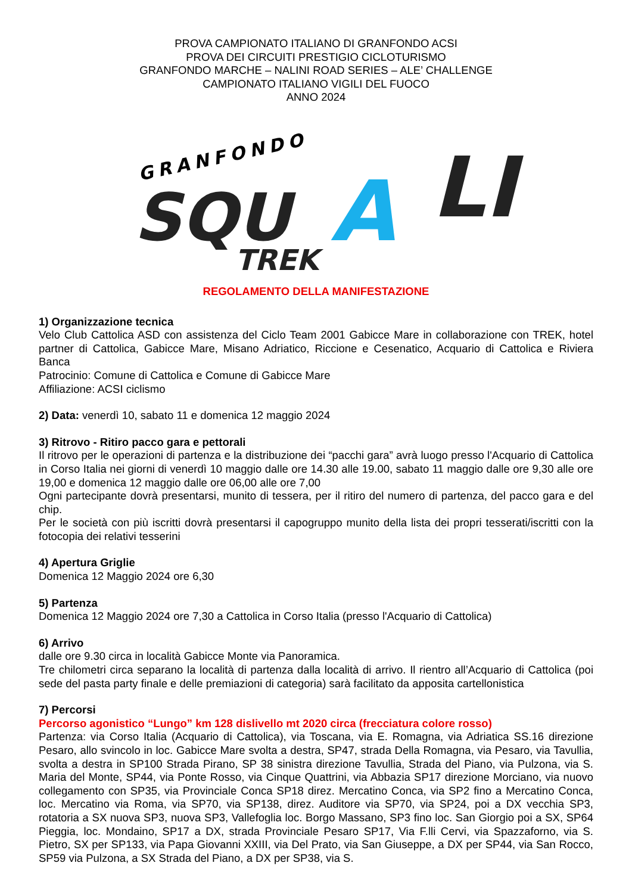PROVA CAMPIONATO ITALIANO DI GRANFONDO ACSI
PROVA DEI CIRCUITI PRESTIGIO CICLOTURISMO
GRANFONDO MARCHE – NALINI ROAD SERIES – ALE’ CHALLENGE
CAMPIONATO ITALIANO VIGILI DEL FUOCO
ANNO 2024
GRANFONDO
SQU
A
LI
TREK
REGOLAMENTO DELLA MANIFESTAZIONE
1) Organizzazione tecnica
Velo Club Cattolica ASD con assistenza del Ciclo Team 2001 Gabicce Mare in collaborazione con TREK, hotel partner di Cattolica, Gabicce Mare, Misano Adriatico, Riccione e Cesenatico, Acquario di Cattolica e Riviera Banca
Patrocinio: Comune di Cattolica e Comune di Gabicce Mare
Affiliazione: ACSI ciclismo
2) Data: venerdì 10, sabato 11 e domenica 12 maggio 2024
3) Ritrovo - Ritiro pacco gara e pettorali
Il ritrovo per le operazioni di partenza e la distribuzione dei “pacchi gara” avrà luogo presso l'Acquario di Cattolica in Corso Italia nei giorni di venerdì 10 maggio dalle ore 14.30 alle 19.00, sabato 11 maggio dalle ore 9,30 alle ore 19,00 e domenica 12 maggio dalle ore 06,00 alle ore 7,00
Ogni partecipante dovrà presentarsi, munito di tessera, per il ritiro del numero di partenza, del pacco gara e del chip.
Per le società con più iscritti dovrà presentarsi il capogruppo munito della lista dei propri tesserati/iscritti con la fotocopia dei relativi tesserini
4) Apertura Griglie
Domenica 12 Maggio 2024 ore 6,30
5) Partenza
Domenica 12 Maggio 2024 ore 7,30 a Cattolica in Corso Italia (presso l'Acquario di Cattolica)
6) Arrivo
dalle ore 9.30 circa in località Gabicce Monte via Panoramica.
Tre chilometri circa separano la località di partenza dalla località di arrivo. Il rientro all’Acquario di Cattolica (poi sede del pasta party finale e delle premiazioni di categoria) sarà facilitato da apposita cartellonistica
7) Percorsi
Percorso agonistico “Lungo” km 128 dislivello mt 2020 circa (frecciatura colore rosso)
Partenza: via Corso Italia (Acquario di Cattolica), via Toscana, via E. Romagna, via Adriatica SS.16 direzione Pesaro, allo svincolo in loc. Gabicce Mare svolta a destra, SP47, strada Della Romagna, via Pesaro, via Tavullia, svolta a destra in SP100 Strada Pirano, SP 38 sinistra direzione Tavullia, Strada del Piano, via Pulzona, via S. Maria del Monte, SP44, via Ponte Rosso, via Cinque Quattrini, via Abbazia SP17 direzione Morciano, via nuovo collegamento con SP35, via Provinciale Conca SP18 direz. Mercatino Conca, via SP2 fino a Mercatino Conca, loc. Mercatino via Roma, via SP70, via SP138, direz. Auditore via SP70, via SP24, poi a DX vecchia SP3, rotatoria a SX nuova SP3, nuova SP3, Vallefoglia loc. Borgo Massano, SP3 fino loc. San Giorgio poi a SX, SP64 Pieggia, loc. Mondaino, SP17 a DX, strada Provinciale Pesaro SP17, Via F.lli Cervi, via Spazzaforno, via S. Pietro, SX per SP133, via Papa Giovanni XXIII, via Del Prato, via San Giuseppe, a DX per SP44, via San Rocco, SP59 via Pulzona, a SX Strada del Piano, a DX per SP38, via S.